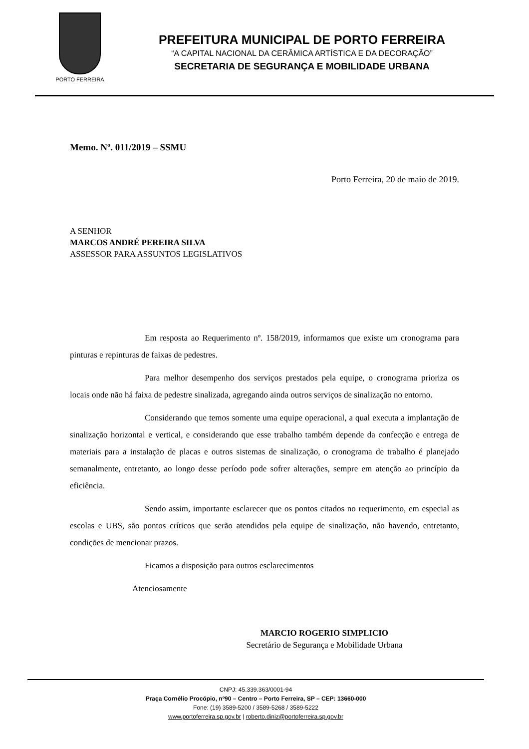PORTO FERREIRA
PREFEITURA MUNICIPAL DE PORTO FERREIRA
“A CAPITAL NACIONAL DA CERÂMICA ARTÍSTICA E DA DECORAÇÃO”
SECRETARIA DE SEGURANÇA E MOBILIDADE URBANA
Memo. Nº. 011/2019 – SSMU
Porto Ferreira, 20 de maio de 2019.
A SENHOR
MARCOS ANDRÉ PEREIRA SILVA
ASSESSOR PARA ASSUNTOS LEGISLATIVOS
Em resposta ao Requerimento nº. 158/2019, informamos que existe um cronograma para pinturas e repinturas de faixas de pedestres.
Para melhor desempenho dos serviços prestados pela equipe, o cronograma prioriza os locais onde não há faixa de pedestre sinalizada, agregando ainda outros serviços de sinalização no entorno.
Considerando que temos somente uma equipe operacional, a qual executa a implantação de sinalização horizontal e vertical, e considerando que esse trabalho também depende da confecção e entrega de materiais para a instalação de placas e outros sistemas de sinalização, o cronograma de trabalho é planejado semanalmente, entretanto, ao longo desse período pode sofrer alterações, sempre em atenção ao princípio da eficiência.
Sendo assim, importante esclarecer que os pontos citados no requerimento, em especial as escolas e UBS, são pontos críticos que serão atendidos pela equipe de sinalização, não havendo, entretanto, condições de mencionar prazos.
Ficamos a disposição para outros esclarecimentos
Atenciosamente
MARCIO ROGERIO SIMPLICIO
Secretário de Segurança e Mobilidade Urbana
CNPJ: 45.339.363/0001-94
Praça Cornélio Procópio, nº90 – Centro – Porto Ferreira, SP – CEP: 13660-000
Fone: (19) 3589-5200 / 3589-5268 / 3589-5222
www.portoferreira.sp.gov.br | roberto.diniz@portoferreira.sp.gov.br